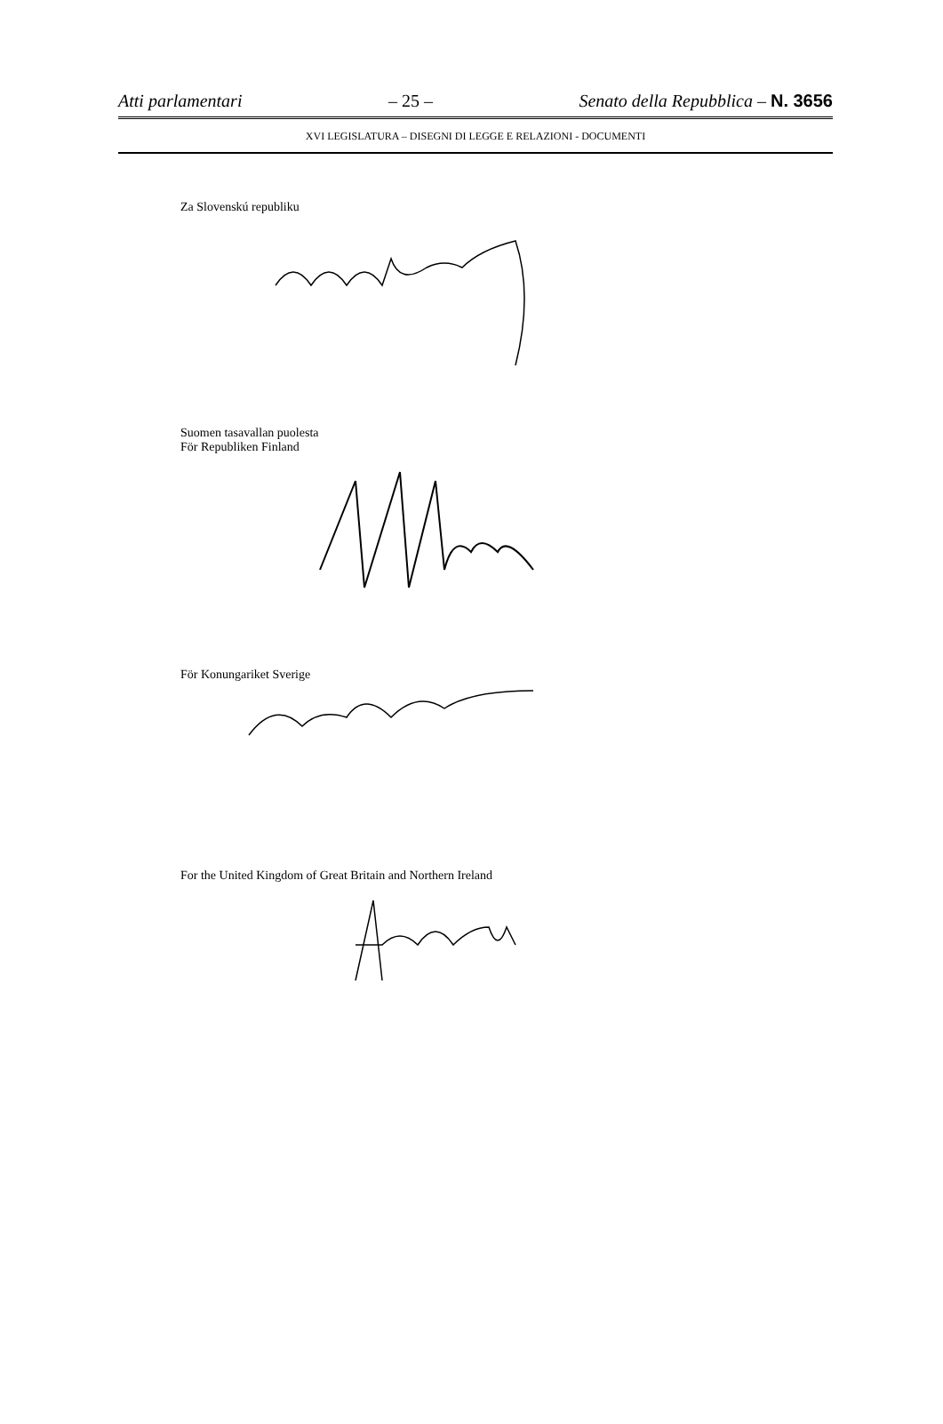Atti parlamentari – 25 – Senato della Repubblica – N. 3656
XVI LEGISLATURA – DISEGNI DI LEGGE E RELAZIONI - DOCUMENTI
Za Slovenskú republiku
Suomen tasavallan puolesta
För Republiken Finland
För Konungariket Sverige
For the United Kingdom of Great Britain and Northern Ireland